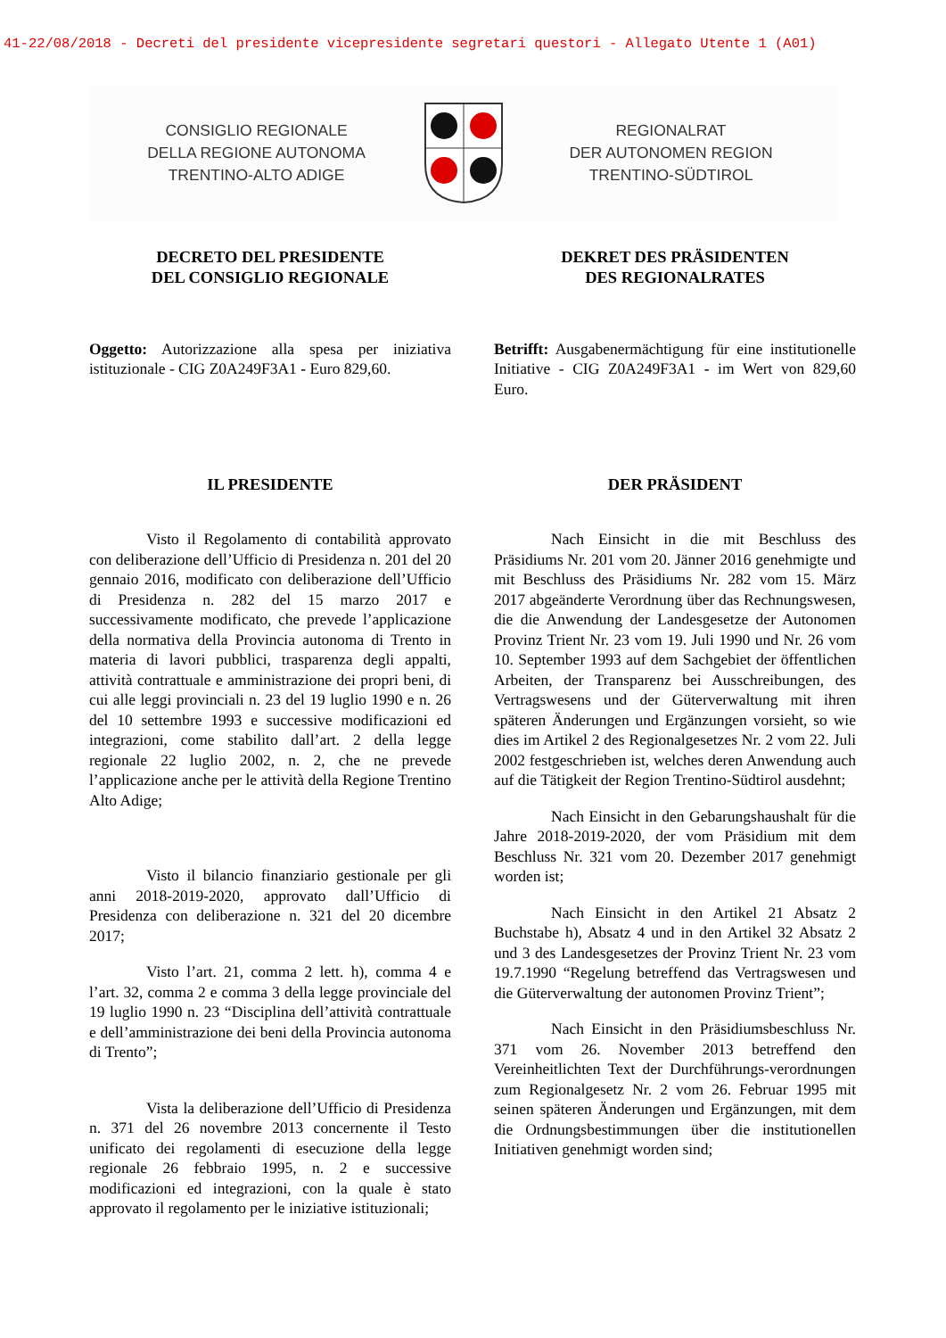41-22/08/2018 - Decreti del presidente vicepresidente segretari questori - Allegato Utente 1 (A01)
CONSIGLIO REGIONALE
DELLA REGIONE AUTONOMA
TRENTINO-ALTO ADIGE
REGIONALRAT
DER AUTONOMEN REGION
TRENTINO-SÜDTIROL
DECRETO DEL PRESIDENTE
DEL CONSIGLIO REGIONALE
DEKRET DES PRÄSIDENTEN
DES REGIONALRATES
Oggetto: Autorizzazione alla spesa per iniziativa istituzionale - CIG Z0A249F3A1 - Euro 829,60.
Betrifft: Ausgabenermächtigung für eine institutionelle Initiative - CIG Z0A249F3A1 - im Wert von 829,60 Euro.
IL PRESIDENTE DER PRÄSIDENT
Visto il Regolamento di contabilità approvato con deliberazione dell’Ufficio di Presidenza n. 201 del 20 gennaio 2016, modificato con deliberazione dell’Ufficio di Presidenza n. 282 del 15 marzo 2017 e successivamente modificato, che prevede l’applicazione della normativa della Provincia autonoma di Trento in materia di lavori pubblici, trasparenza degli appalti, attività contrattuale e amministrazione dei propri beni, di cui alle leggi provinciali n. 23 del 19 luglio 1990 e n. 26 del 10 settembre 1993 e successive modificazioni ed integrazioni, come stabilito dall’art. 2 della legge regionale 22 luglio 2002, n. 2, che ne prevede l’applicazione anche per le attività della Regione Trentino Alto Adige;
Visto il bilancio finanziario gestionale per gli anni 2018-2019-2020, approvato dall’Ufficio di Presidenza con deliberazione n. 321 del 20 dicembre 2017;
Visto l’art. 21, comma 2 lett. h), comma 4 e l’art. 32, comma 2 e comma 3 della legge provinciale del 19 luglio 1990 n. 23 “Disciplina dell’attività contrattuale e dell’amministrazione dei beni della Provincia autonoma di Trento”;
Vista la deliberazione dell’Ufficio di Presidenza n. 371 del 26 novembre 2013 concernente il Testo unificato dei regolamenti di esecuzione della legge regionale 26 febbraio 1995, n. 2 e successive modificazioni ed integrazioni, con la quale è stato approvato il regolamento per le iniziative istituzionali;
Nach Einsicht in die mit Beschluss des Präsidiums Nr. 201 vom 20. Jänner 2016 genehmigte und mit Beschluss des Präsidiums Nr. 282 vom 15. März 2017 abgeänderte Verordnung über das Rechnungswesen, die die Anwendung der Landesgesetze der Autonomen Provinz Trient Nr. 23 vom 19. Juli 1990 und Nr. 26 vom 10. September 1993 auf dem Sachgebiet der öffentlichen Arbeiten, der Transparenz bei Ausschreibungen, des Vertragswesens und der Güterverwaltung mit ihren späteren Änderungen und Ergänzungen vorsieht, so wie dies im Artikel 2 des Regionalgesetzes Nr. 2 vom 22. Juli 2002 festgeschrieben ist, welches deren Anwendung auch auf die Tätigkeit der Region Trentino-Südtirol ausdehnt;
Nach Einsicht in den Gebarungshaushalt für die Jahre 2018-2019-2020, der vom Präsidium mit dem Beschluss Nr. 321 vom 20. Dezember 2017 genehmigt worden ist;
Nach Einsicht in den Artikel 21 Absatz 2 Buchstabe h), Absatz 4 und in den Artikel 32 Absatz 2 und 3 des Landesgesetzes der Provinz Trient Nr. 23 vom 19.7.1990 “Regelung betreffend das Vertragswesen und die Güterverwaltung der autonomen Provinz Trient”;
Nach Einsicht in den Präsidiumsbeschluss Nr. 371 vom 26. November 2013 betreffend den Vereinheitlichten Text der Durchführungs-verordnungen zum Regionalgesetz Nr. 2 vom 26. Februar 1995 mit seinen späteren Änderungen und Ergänzungen, mit dem die Ordnungsbestimmungen über die institutionellen Initiativen genehmigt worden sind;